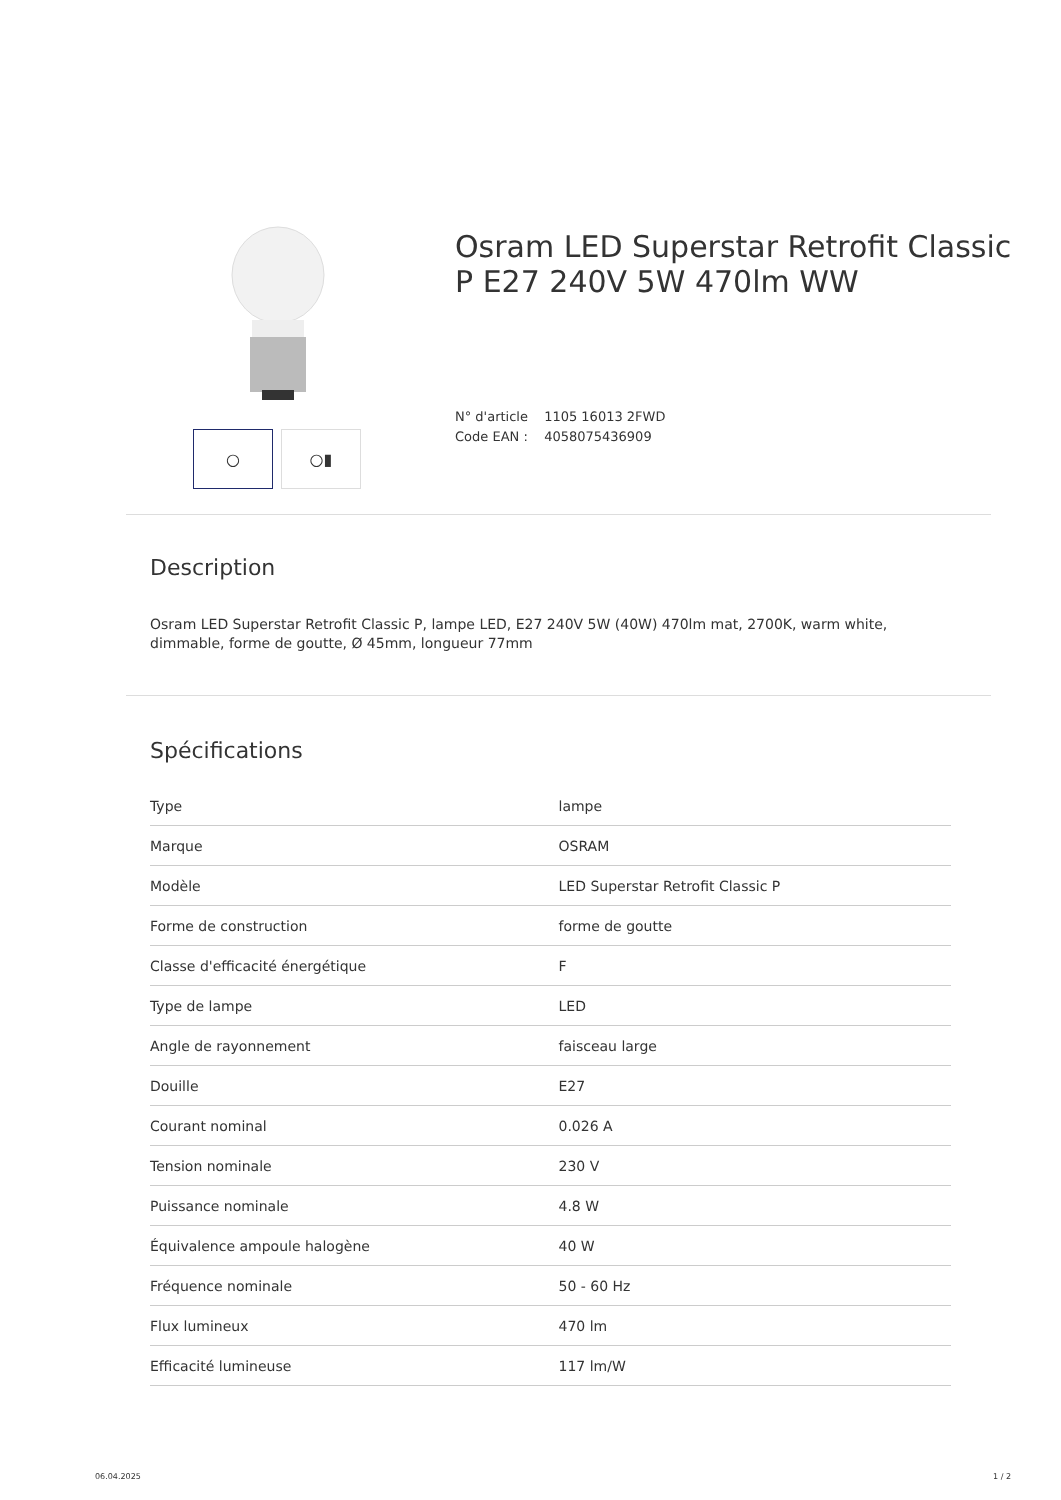○ ○▮
Osram LED Superstar Retrofit Classic
P E27 240V 5W 470lm WW
N° d'article 1105 16013 2FWD
Code EAN : 4058075436909
Description
Osram LED Superstar Retrofit Classic P, lampe LED, E27 240V 5W (40W) 470lm mat, 2700K, warm white, dimmable, forme de goutte, Ø 45mm, longueur 77mm
Spécifications
| Type | lampe |
| Marque | OSRAM |
| Modèle | LED Superstar Retrofit Classic P |
| Forme de construction | forme de goutte |
| Classe d'efficacité énergétique | F |
| Type de lampe | LED |
| Angle de rayonnement | faisceau large |
| Douille | E27 |
| Courant nominal | 0.026 A |
| Tension nominale | 230 V |
| Puissance nominale | 4.8 W |
| Équivalence ampoule halogène | 40 W |
| Fréquence nominale | 50 - 60 Hz |
| Flux lumineux | 470 lm |
| Efficacité lumineuse | 117 lm/W |
06.04.2025 1 / 2